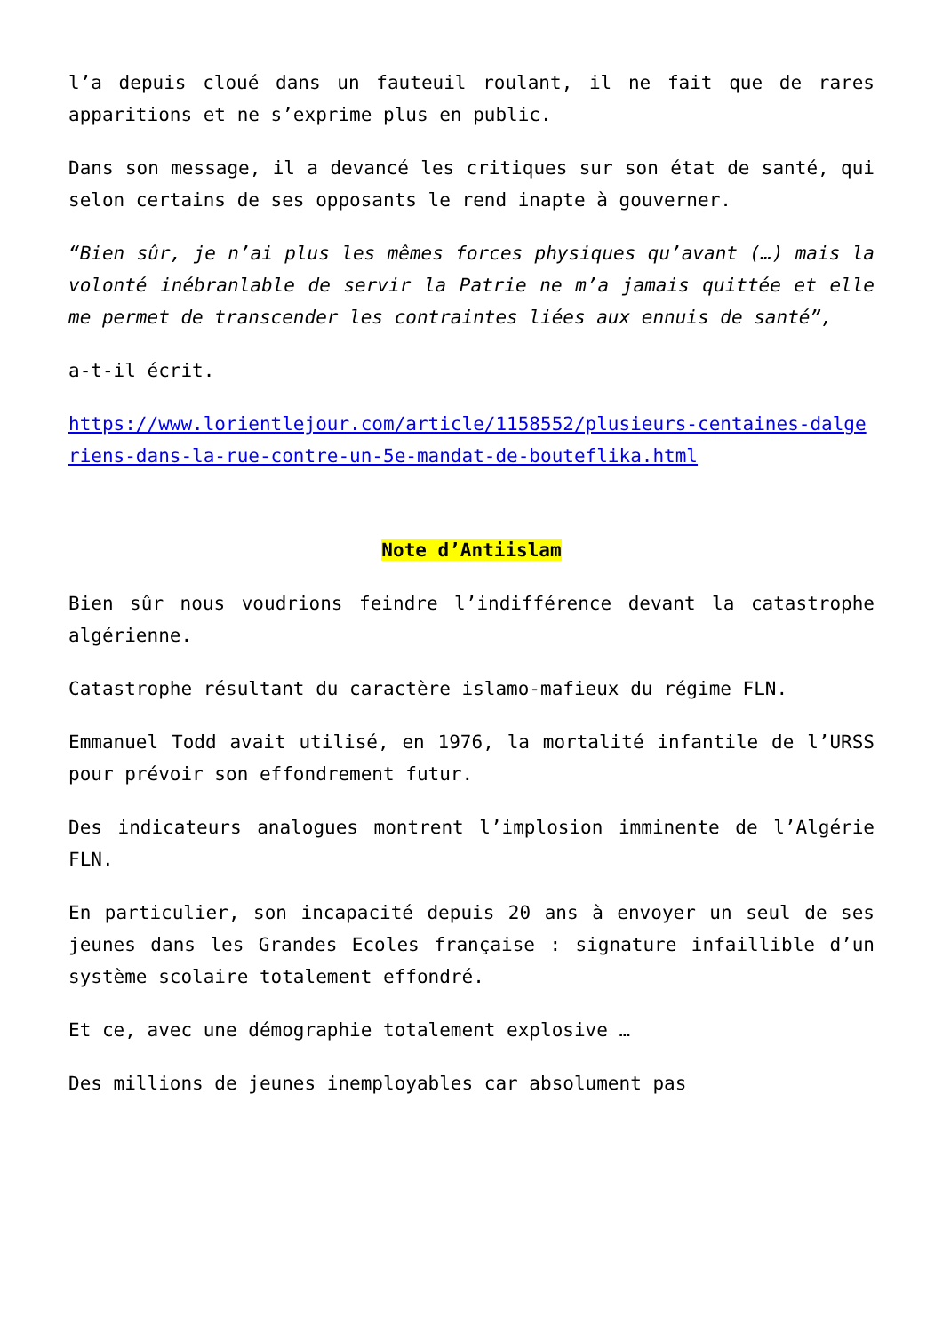l’a depuis cloué dans un fauteuil roulant, il ne fait que de rares apparitions et ne s’exprime plus en public.
Dans son message, il a devancé les critiques sur son état de santé, qui selon certains de ses opposants le rend inapte à gouverner.
“Bien sûr, je n’ai plus les mêmes forces physiques qu’avant (…) mais la volonté inébranlable de servir la Patrie ne m’a jamais quittée et elle me permet de transcender les contraintes liées aux ennuis de santé”,
a-t-il écrit.
https://www.lorientlejour.com/article/1158552/plusieurs-centaines-dalgeriens-dans-la-rue-contre-un-5e-mandat-de-bouteflika.html
Note d’Antiislam
Bien sûr nous voudrions feindre l’indifférence devant la catastrophe algérienne.
Catastrophe résultant du caractère islamo-mafieux du régime FLN.
Emmanuel Todd avait utilisé, en 1976, la mortalité infantile de l’URSS pour prévoir son effondrement futur.
Des indicateurs analogues montrent l’implosion imminente de l’Algérie FLN.
En particulier, son incapacité depuis 20 ans à envoyer un seul de ses jeunes dans les Grandes Ecoles française : signature infaillible d’un système scolaire totalement effondré.
Et ce, avec une démographie totalement explosive …
Des millions de jeunes inemployables car absolument pas